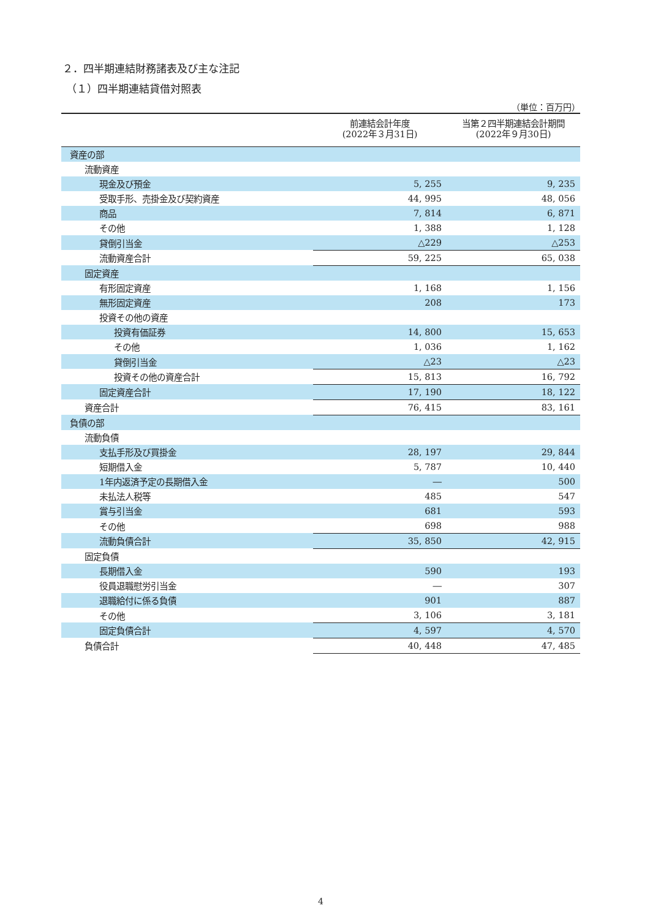２．四半期連結財務諸表及び主な注記
（１）四半期連結貸借対照表
（単位：百万円）
| | 前連結会計年度 (2022年３月31日) | 当第２四半期連結会計期間 (2022年９月30日) |
| --- | --- | --- |
| 資産の部 | | |
| 流動資産 | | |
| 現金及び預金 | 5, 255 | 9, 235 |
| 受取手形、売掛金及び契約資産 | 44, 995 | 48, 056 |
| 商品 | 7, 814 | 6, 871 |
| その他 | 1, 388 | 1, 128 |
| 貸倒引当金 | △229 | △253 |
| 流動資産合計 | 59, 225 | 65, 038 |
| 固定資産 | | |
| 有形固定資産 | 1, 168 | 1, 156 |
| 無形固定資産 | 208 | 173 |
| 投資その他の資産 | | |
| 投資有価証券 | 14, 800 | 15, 653 |
| その他 | 1, 036 | 1, 162 |
| 貸倒引当金 | △23 | △23 |
| 投資その他の資産合計 | 15, 813 | 16, 792 |
| 固定資産合計 | 17, 190 | 18, 122 |
| 資産合計 | 76, 415 | 83, 161 |
| 負債の部 | | |
| 流動負債 | | |
| 支払手形及び買掛金 | 28, 197 | 29, 844 |
| 短期借入金 | 5, 787 | 10, 440 |
| 1年内返済予定の長期借入金 | ― | 500 |
| 未払法人税等 | 485 | 547 |
| 賞与引当金 | 681 | 593 |
| その他 | 698 | 988 |
| 流動負債合計 | 35, 850 | 42, 915 |
| 固定負債 | | |
| 長期借入金 | 590 | 193 |
| 役員退職慰労引当金 | ― | 307 |
| 退職給付に係る負債 | 901 | 887 |
| その他 | 3, 106 | 3, 181 |
| 固定負債合計 | 4, 597 | 4, 570 |
| 負債合計 | 40, 448 | 47, 485 |
4